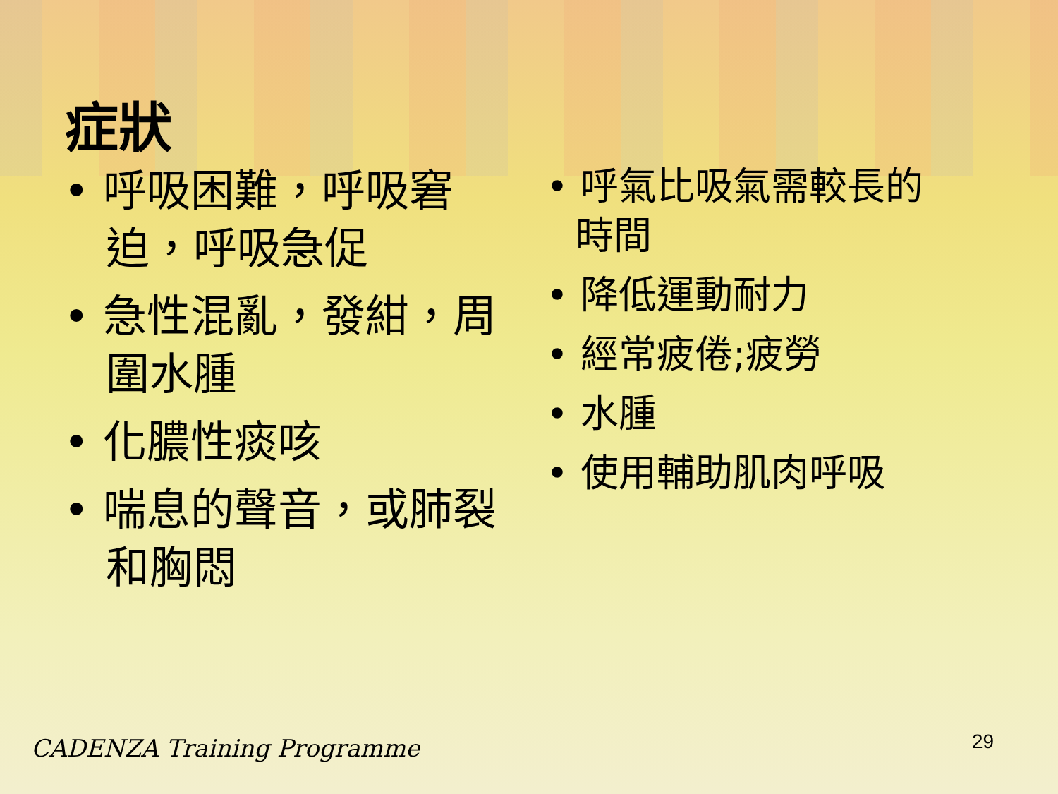症狀
• 呼吸困難，呼吸窘迫，呼吸急促
• 急性混亂，發紺，周圍水腫
• 化膿性痰咳
• 喘息的聲音，或肺裂和胸悶
• 呼氣比吸氣需較長的時間
• 降低運動耐力
• 經常疲倦;疲勞
• 水腫
• 使用輔助肌肉呼吸
CADENZA Training Programme 29